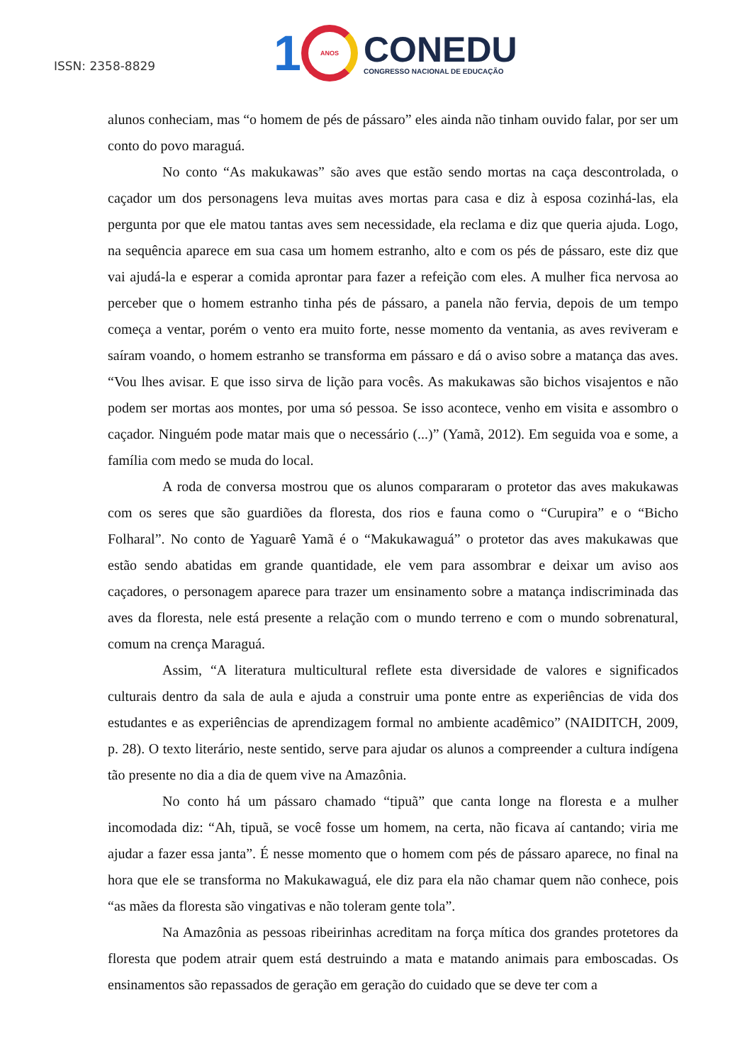ISSN: 2358-8829
1
ANOS
CONEDU
CONGRESSO NACIONAL DE EDUCAÇÃO
alunos conheciam, mas “o homem de pés de pássaro” eles ainda não tinham ouvido falar, por ser um conto do povo maraguá.
No conto “As makukawas” são aves que estão sendo mortas na caça descontrolada, o caçador um dos personagens leva muitas aves mortas para casa e diz à esposa cozinhá-las, ela pergunta por que ele matou tantas aves sem necessidade, ela reclama e diz que queria ajuda. Logo, na sequência aparece em sua casa um homem estranho, alto e com os pés de pássaro, este diz que vai ajudá-la e esperar a comida aprontar para fazer a refeição com eles. A mulher fica nervosa ao perceber que o homem estranho tinha pés de pássaro, a panela não fervia, depois de um tempo começa a ventar, porém o vento era muito forte, nesse momento da ventania, as aves reviveram e saíram voando, o homem estranho se transforma em pássaro e dá o aviso sobre a matança das aves. “Vou lhes avisar. E que isso sirva de lição para vocês. As makukawas são bichos visajentos e não podem ser mortas aos montes, por uma só pessoa. Se isso acontece, venho em visita e assombro o caçador. Ninguém pode matar mais que o necessário (...)” (Yamã, 2012). Em seguida voa e some, a família com medo se muda do local.
A roda de conversa mostrou que os alunos compararam o protetor das aves makukawas com os seres que são guardiões da floresta, dos rios e fauna como o “Curupira” e o “Bicho Folharal”. No conto de Yaguarê Yamã é o “Makukawaguá” o protetor das aves makukawas que estão sendo abatidas em grande quantidade, ele vem para assombrar e deixar um aviso aos caçadores, o personagem aparece para trazer um ensinamento sobre a matança indiscriminada das aves da floresta, nele está presente a relação com o mundo terreno e com o mundo sobrenatural, comum na crença Maraguá.
Assim, “A literatura multicultural reflete esta diversidade de valores e significados culturais dentro da sala de aula e ajuda a construir uma ponte entre as experiências de vida dos estudantes e as experiências de aprendizagem formal no ambiente acadêmico” (NAIDITCH, 2009, p. 28). O texto literário, neste sentido, serve para ajudar os alunos a compreender a cultura indígena tão presente no dia a dia de quem vive na Amazônia.
No conto há um pássaro chamado “tipuã” que canta longe na floresta e a mulher incomodada diz: “Ah, tipuã, se você fosse um homem, na certa, não ficava aí cantando; viria me ajudar a fazer essa janta”. É nesse momento que o homem com pés de pássaro aparece, no final na hora que ele se transforma no Makukawaguá, ele diz para ela não chamar quem não conhece, pois “as mães da floresta são vingativas e não toleram gente tola”.
Na Amazônia as pessoas ribeirinhas acreditam na força mítica dos grandes protetores da floresta que podem atrair quem está destruindo a mata e matando animais para emboscadas. Os ensinamentos são repassados de geração em geração do cuidado que se deve ter com a